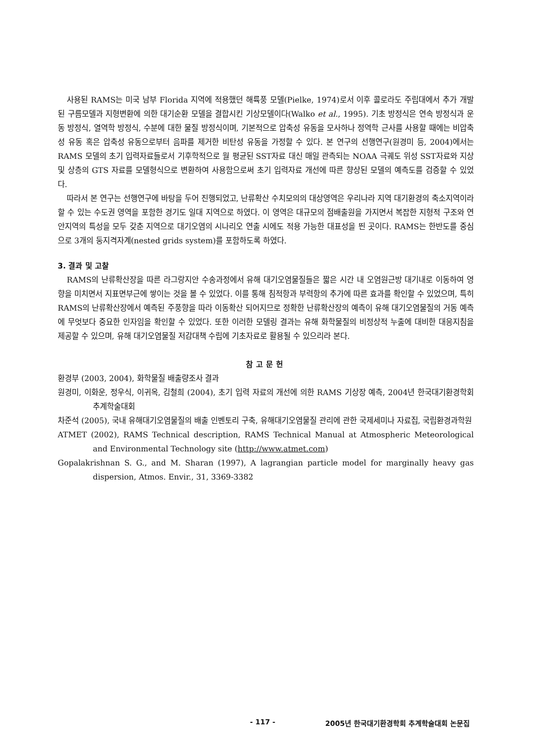사용된 RAMS는 미국 남부 Florida 지역에 적용했던 해륙풍 모델(Pielke, 1974)로서 이후 콜로라도 주립대에서 추가 개발된 구름모델과 지형변환에 의한 대기순환 모델을 결합시킨 기상모델이다(Walko et al., 1995). 기초 방정식은 연속 방정식과 운동 방정식, 열역학 방정식, 수분에 대한 물질 방정식이며, 기본적으로 압축성 유동을 모사하나 정역학 근사를 사용할 때에는 비압축성 유동 혹은 압축성 유동으로부터 음파를 제거한 비탄성 유동을 가정할 수 있다. 본 연구의 선행연구(원경미 등, 2004)에서는 RAMS 모델의 초기 입력자료들로서 기후학적으로 월 평균된 SST자료 대신 매일 관측되는 NOAA 극궤도 위성 SST자료와 지상 및 상층의 GTS 자료를 모델형식으로 변환하여 사용함으로써 초기 입력자료 개선에 따른 향상된 모델의 예측도를 검증할 수 있었다.
따라서 본 연구는 선행연구에 바탕을 두어 진행되었고, 난류확산 수치모의의 대상영역은 우리나라 지역 대기환경의 축소지역이라 할 수 있는 수도권 영역을 포함한 경기도 일대 지역으로 하였다. 이 영역은 대규모의 점배출원을 가지면서 복잡한 지형적 구조와 연안지역의 특성을 모두 갖춘 지역으로 대기오염의 시나리오 연출 시에도 적용 가능한 대표성을 띈 곳이다. RAMS는 한반도를 중심으로 3개의 둥지격자계(nested grids system)를 포함하도록 하였다.
3. 결과 및 고찰
RAMS의 난류확산장을 따른 라그랑지안 수송과정에서 유해 대기오염물질들은 짧은 시간 내 오염원근방 대기내로 이동하여 영향을 미치면서 지표면부근에 쌓이는 것을 볼 수 있었다. 이를 통해 침적항과 부력항의 추가에 따른 효과를 확인할 수 있었으며, 특히 RAMS의 난류확산장에서 예측된 주풍향을 따라 이동확산 되어지므로 정확한 난류확산장의 예측이 유해 대기오염물질의 거동 예측에 무엇보다 중요한 인자임을 확인할 수 있었다. 또한 이러한 모델링 결과는 유해 화학물질의 비정상적 누출에 대비한 대응지침을 제공할 수 있으며, 유해 대기오염물질 저감대책 수립에 기초자료로 활용될 수 있으리라 본다.
참고문헌
환경부 (2003, 2004), 화학물질 배출량조사 결과
원경미, 이화운, 정우식, 이귀옥, 김철희 (2004), 초기 입력 자료의 개선에 의한 RAMS 기상장 예측, 2004년 한국대기환경학회 추계학술대회
차준석 (2005), 국내 유해대기오염물질의 배출 인벤토리 구축, 유해대기오염물질 관리에 관한 국제세미나 자료집, 국립환경과학원
ATMET (2002), RAMS Technical description, RAMS Technical Manual at Atmospheric Meteorological and Environmental Technology site (http://www.atmet.com)
Gopalakrishnan S. G., and M. Sharan (1997), A lagrangian particle model for marginally heavy gas dispersion, Atmos. Envir., 31, 3369-3382
- 117 - 2005년 한국대기환경학회 추계학술대회 논문집